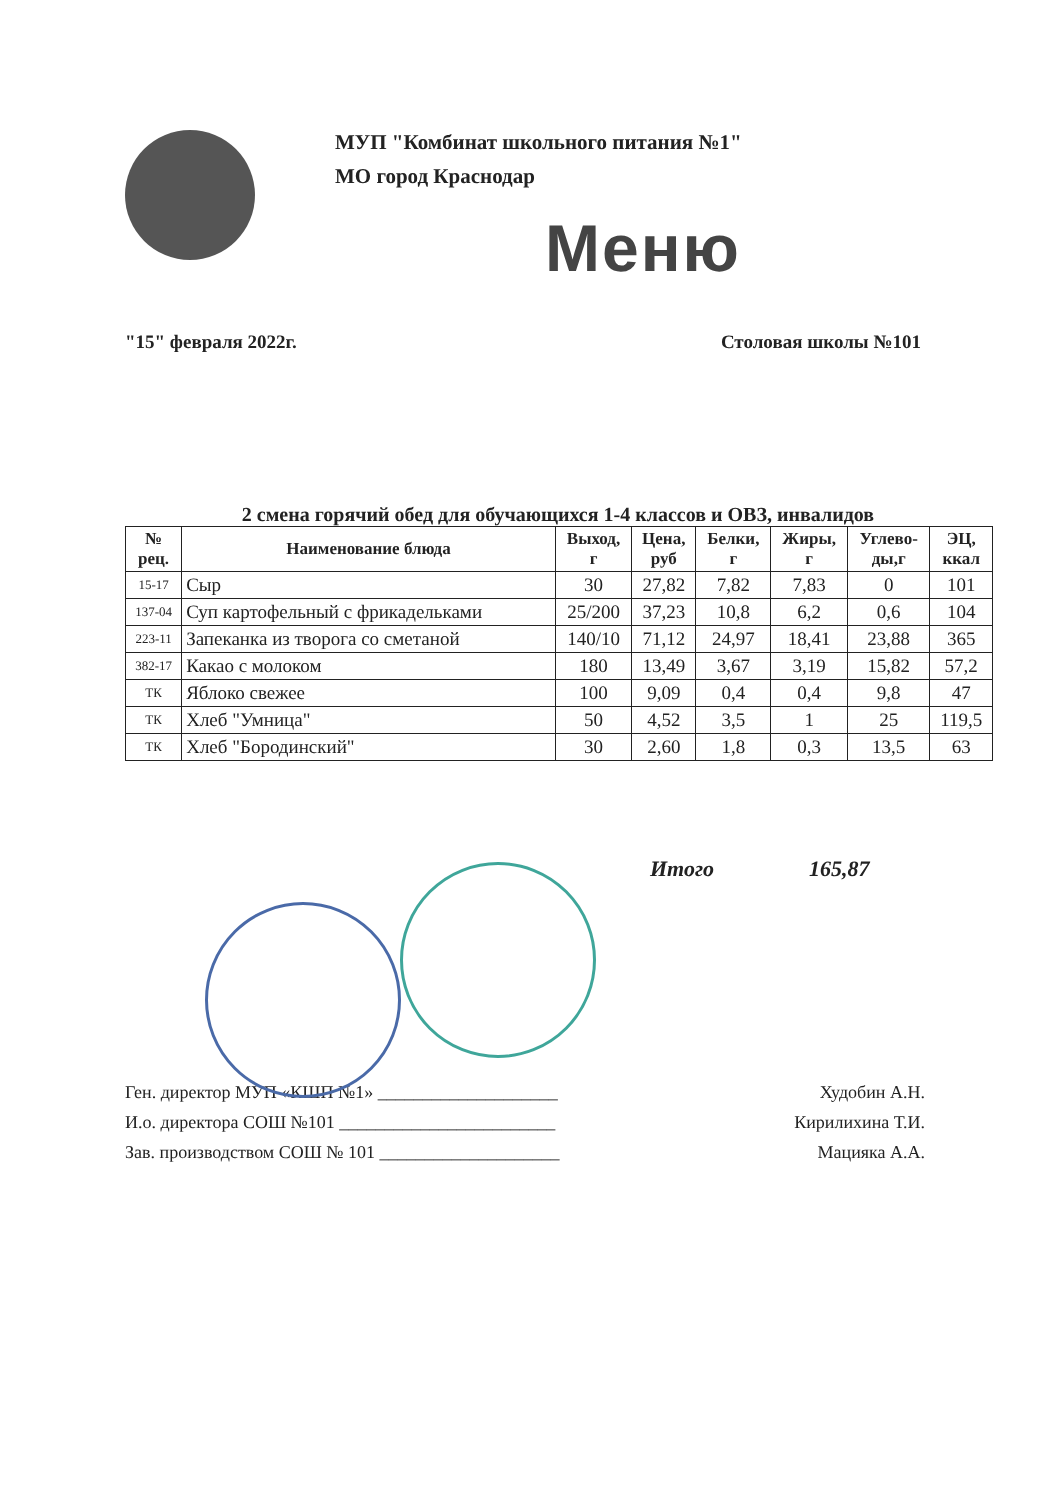МУП "Комбинат школьного питания №1"
МО город Краснодар
Меню
"15" февраля 2022г. Столовая школы №101
2 смена горячий обед для обучающихся 1-4 классов и ОВЗ, инвалидов
| № рец. | Наименование блюда | Выход, г | Цена, руб | Белки, г | Жиры, г | Углево- ды,г | ЭЦ, ккал |
| --- | --- | --- | --- | --- | --- | --- | --- |
| 15-17 | Сыр | 30 | 27,82 | 7,82 | 7,83 | 0 | 101 |
| 137-04 | Суп картофельный с фрикадельками | 25/200 | 37,23 | 10,8 | 6,2 | 0,6 | 104 |
| 223-11 | Запеканка из творога со сметаной | 140/10 | 71,12 | 24,97 | 18,41 | 23,88 | 365 |
| 382-17 | Какао с молоком | 180 | 13,49 | 3,67 | 3,19 | 15,82 | 57,2 |
| ТК | Яблоко свежее | 100 | 9,09 | 0,4 | 0,4 | 9,8 | 47 |
| ТК | Хлеб "Умница" | 50 | 4,52 | 3,5 | 1 | 25 | 119,5 |
| ТК | Хлеб "Бородинский" | 30 | 2,60 | 1,8 | 0,3 | 13,5 | 63 |
Итого 165,87
Ген. директор МУП «КШП №1» ____________________ Худобин А.Н.
И.о. директора СОШ №101 ________________________ Кирилихина Т.И.
Зав. производством СОШ № 101 ____________________ Мацияка А.А.